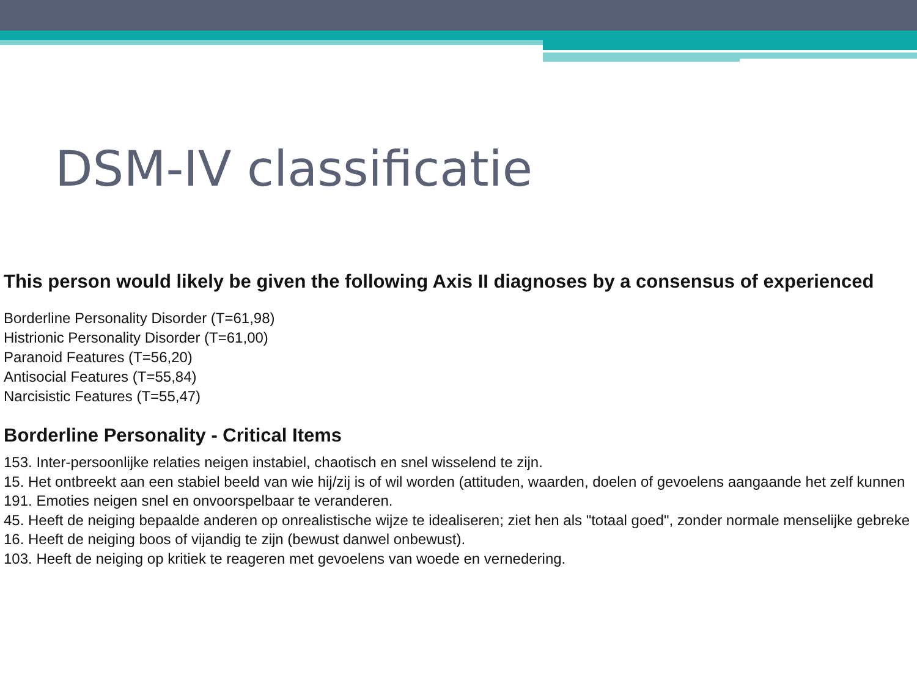DSM-IV classificatie
This person would likely be given the following Axis II diagnoses by a consensus of experienced
Borderline Personality Disorder (T=61,98)
Histrionic Personality Disorder (T=61,00)
Paranoid Features (T=56,20)
Antisocial Features (T=55,84)
Narcisistic Features (T=55,47)
Borderline Personality - Critical Items
153. Inter-persoonlijke relaties neigen instabiel, chaotisch en snel wisselend te zijn.
15. Het ontbreekt aan een stabiel beeld van wie hij/zij is of wil worden (attituden, waarden, doelen of gevoelens aangaande het zelf kunnen
191. Emoties neigen snel en onvoorspelbaar te veranderen.
45. Heeft de neiging bepaalde anderen op onrealistische wijze te idealiseren; ziet hen als "totaal goed", zonder normale menselijke gebreke
16. Heeft de neiging boos of vijandig te zijn (bewust danwel onbewust).
103. Heeft de neiging op kritiek te reageren met gevoelens van woede en vernedering.